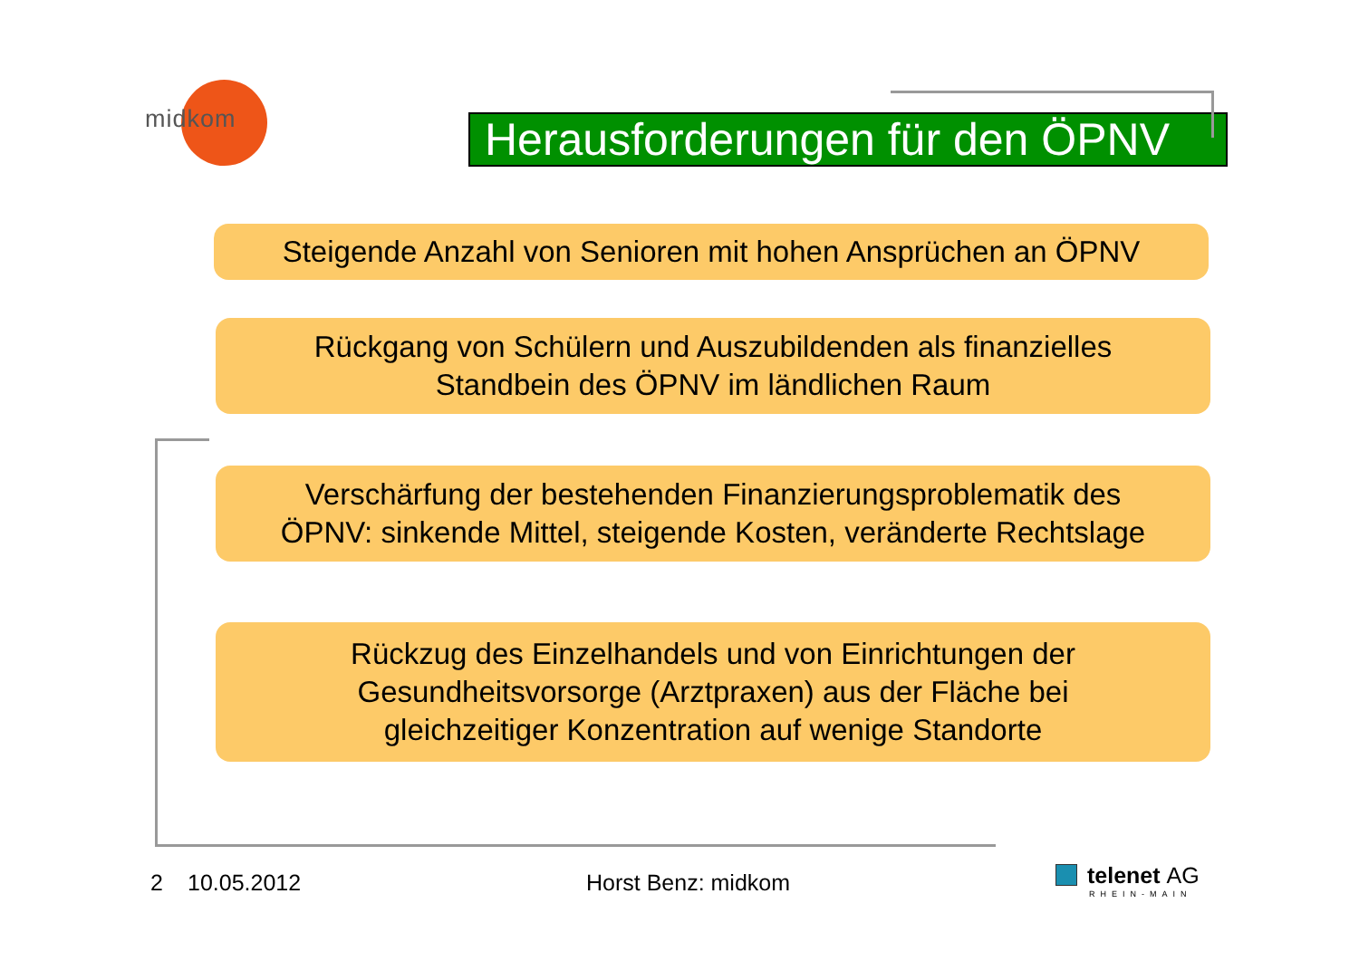midkom
Herausforderungen für den ÖPNV
Steigende Anzahl von Senioren mit hohen Ansprüchen an ÖPNV
Rückgang von Schülern und Auszubildenden als finanzielles
Standbein des ÖPNV im ländlichen Raum
Verschärfung der bestehenden Finanzierungsproblematik des
ÖPNV: sinkende Mittel, steigende Kosten, veränderte Rechtslage
Rückzug des Einzelhandels und von Einrichtungen der
Gesundheitsvorsorge (Arztpraxen) aus der Fläche bei
gleichzeitiger Konzentration auf wenige Standorte
2 10.05.2012 Horst Benz: midkom telenet AG
RHEIN-MAIN